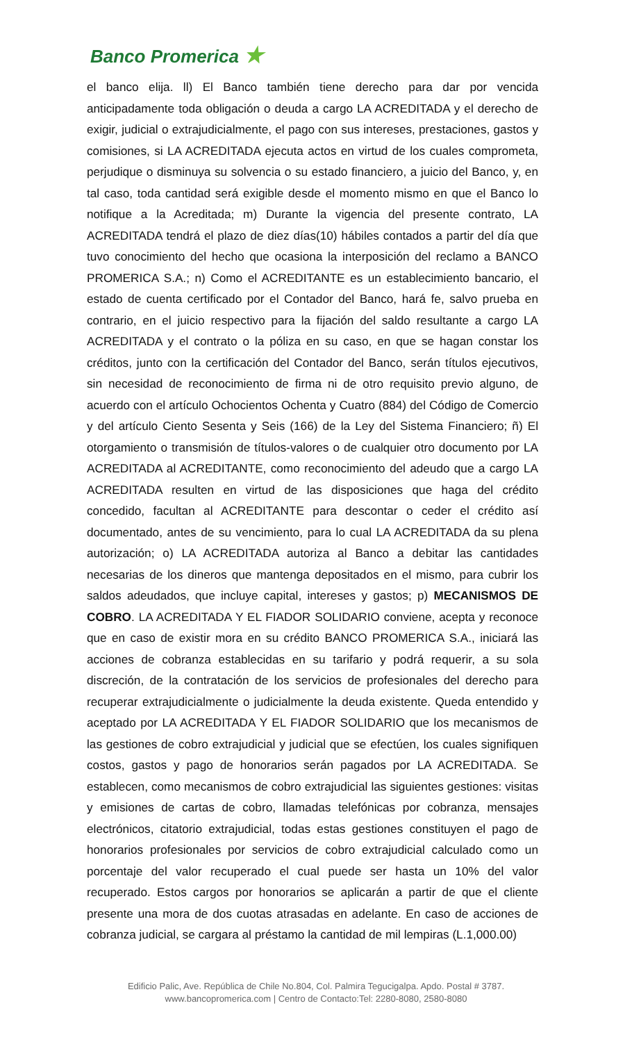Banco Promerica ★
el banco elija. ll) El Banco también tiene derecho para dar por vencida anticipadamente toda obligación o deuda a cargo LA ACREDITADA y el derecho de exigir, judicial o extrajudicialmente, el pago con sus intereses, prestaciones, gastos y comisiones, si LA ACREDITADA ejecuta actos en virtud de los cuales comprometa, perjudique o disminuya su solvencia o su estado financiero, a juicio del Banco, y, en tal caso, toda cantidad será exigible desde el momento mismo en que el Banco lo notifique a la Acreditada; m) Durante la vigencia del presente contrato, LA ACREDITADA tendrá el plazo de diez días(10) hábiles contados a partir del día que tuvo conocimiento del hecho que ocasiona la interposición del reclamo a BANCO PROMERICA S.A.; n) Como el ACREDITANTE es un establecimiento bancario, el estado de cuenta certificado por el Contador del Banco, hará fe, salvo prueba en contrario, en el juicio respectivo para la fijación del saldo resultante a cargo LA ACREDITADA y el contrato o la póliza en su caso, en que se hagan constar los créditos, junto con la certificación del Contador del Banco, serán títulos ejecutivos, sin necesidad de reconocimiento de firma ni de otro requisito previo alguno, de acuerdo con el artículo Ochocientos Ochenta y Cuatro (884) del Código de Comercio y del artículo Ciento Sesenta y Seis (166) de la Ley del Sistema Financiero; ñ) El otorgamiento o transmisión de títulos-valores o de cualquier otro documento por LA ACREDITADA al ACREDITANTE, como reconocimiento del adeudo que a cargo LA ACREDITADA resulten en virtud de las disposiciones que haga del crédito concedido, facultan al ACREDITANTE para descontar o ceder el crédito así documentado, antes de su vencimiento, para lo cual LA ACREDITADA da su plena autorización; o) LA ACREDITADA autoriza al Banco a debitar las cantidades necesarias de los dineros que mantenga depositados en el mismo, para cubrir los saldos adeudados, que incluye capital, intereses y gastos; p) MECANISMOS DE COBRO. LA ACREDITADA Y EL FIADOR SOLIDARIO conviene, acepta y reconoce que en caso de existir mora en su crédito BANCO PROMERICA S.A., iniciará las acciones de cobranza establecidas en su tarifario y podrá requerir, a su sola discreción, de la contratación de los servicios de profesionales del derecho para recuperar extrajudicialmente o judicialmente la deuda existente. Queda entendido y aceptado por LA ACREDITADA Y EL FIADOR SOLIDARIO que los mecanismos de las gestiones de cobro extrajudicial y judicial que se efectúen, los cuales signifiquen costos, gastos y pago de honorarios serán pagados por LA ACREDITADA. Se establecen, como mecanismos de cobro extrajudicial las siguientes gestiones: visitas y emisiones de cartas de cobro, llamadas telefónicas por cobranza, mensajes electrónicos, citatorio extrajudicial, todas estas gestiones constituyen el pago de honorarios profesionales por servicios de cobro extrajudicial calculado como un porcentaje del valor recuperado el cual puede ser hasta un 10% del valor recuperado. Estos cargos por honorarios se aplicarán a partir de que el cliente presente una mora de dos cuotas atrasadas en adelante. En caso de acciones de cobranza judicial, se cargara al préstamo la cantidad de mil lempiras (L.1,000.00)
Edificio Palic, Ave. República de Chile No.804, Col. Palmira Tegucigalpa. Apdo. Postal # 3787.
www.bancopromerica.com | Centro de Contacto:Tel: 2280-8080, 2580-8080